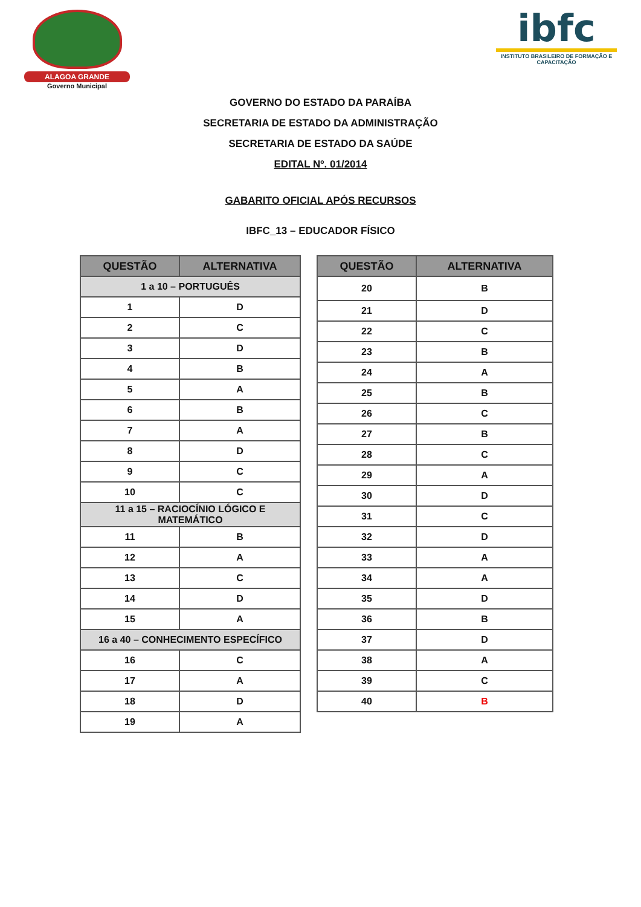ALAGOA GRANDE
Governo Municipal
ibfc
INSTITUTO BRASILEIRO DE FORMAÇÃO E CAPACITAÇÃO
GOVERNO DO ESTADO DA PARAÍBA
SECRETARIA DE ESTADO DA ADMINISTRAÇÃO
SECRETARIA DE ESTADO DA SAÚDE
EDITAL Nº. 01/2014
GABARITO OFICIAL APÓS RECURSOS
IBFC_13 – EDUCADOR FÍSICO
| QUESTÃO | ALTERNATIVA |
| --- | --- |
| 1 a 10 – PORTUGUÊS | |
| 1 | D |
| 2 | C |
| 3 | D |
| 4 | B |
| 5 | A |
| 6 | B |
| 7 | A |
| 8 | D |
| 9 | C |
| 10 | C |
| 11 a 15 – RACIOCÍNIO LÓGICO E MATEMÁTICO | |
| 11 | B |
| 12 | A |
| 13 | C |
| 14 | D |
| 15 | A |
| 16 a 40 – CONHECIMENTO ESPECÍFICO | |
| 16 | C |
| 17 | A |
| 18 | D |
| 19 | A |
| QUESTÃO | ALTERNATIVA |
| --- | --- |
| 20 | B |
| 21 | D |
| 22 | C |
| 23 | B |
| 24 | A |
| 25 | B |
| 26 | C |
| 27 | B |
| 28 | C |
| 29 | A |
| 30 | D |
| 31 | C |
| 32 | D |
| 33 | A |
| 34 | A |
| 35 | D |
| 36 | B |
| 37 | D |
| 38 | A |
| 39 | C |
| 40 | B |